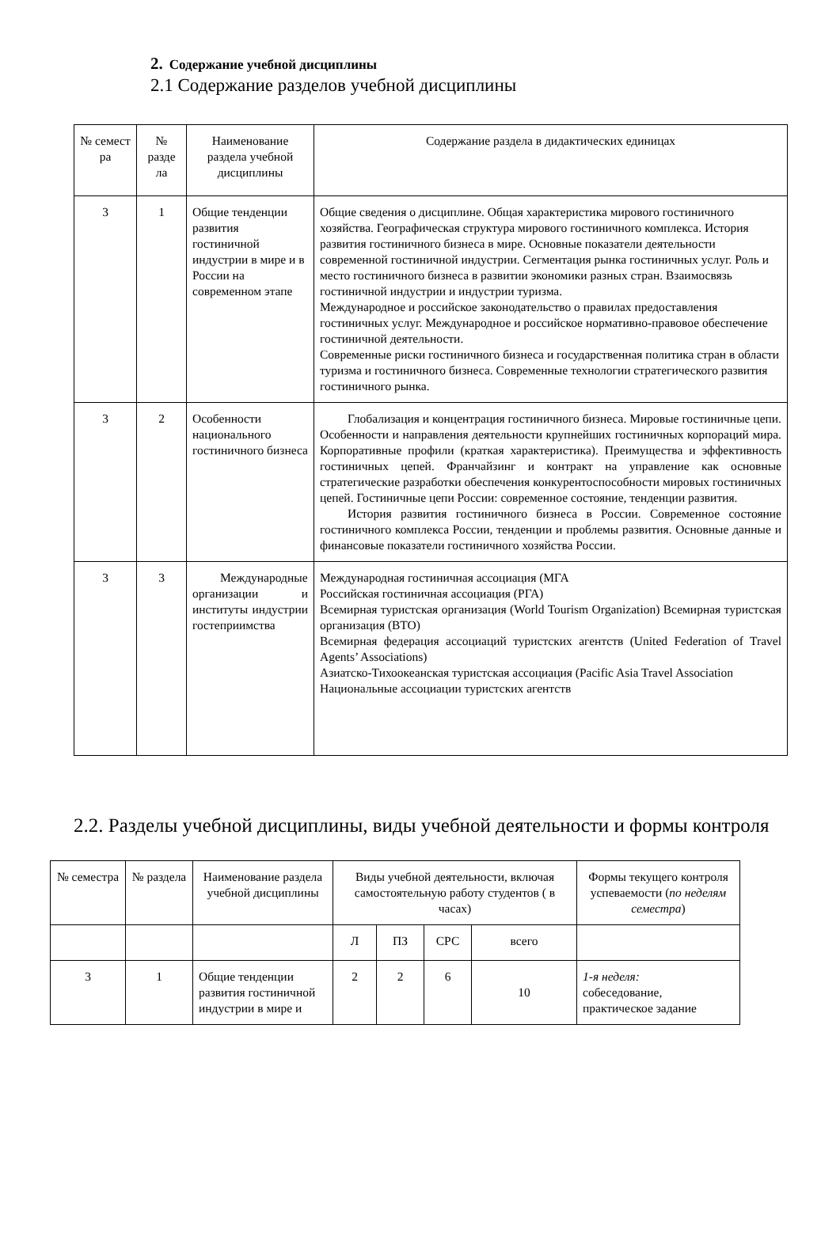2. Содержание учебной дисциплины
2.1 Содержание разделов учебной дисциплины
| № семест ра | № разде ла | Наименование раздела учебной дисциплины | Содержание раздела в дидактических единицах |
| 3 | 1 | Общие тенденции развития гостиничной индустрии в мире и в России на современном этапе | Общие сведения о дисциплине. Общая характеристика мирового гостиничного хозяйства. Географическая структура мирового гостиничного комплекса. История развития гостиничного бизнеса в мире. Основные показатели деятельности современной гостиничной индустрии. Сегментация рынка гостиничных услуг. Роль и место гостиничного бизнеса в развитии экономики разных стран. Взаимосвязь гостиничной индустрии и индустрии туризма. Международное и российское законодательство о правилах предоставления гостиничных услуг. Международное и российское нормативно-правовое обеспечение гостиничной деятельности. Современные риски гостиничного бизнеса и государственная политика стран в области туризма и гостиничного бизнеса. Современные технологии стратегического развития гостиничного рынка. |
| 3 | 2 | Особенности национального гостиничного бизнеса | Глобализация и концентрация гостиничного бизнеса. Мировые гостиничные цепи. Особенности и направления деятельности крупнейших гостиничных корпораций мира. Корпоративные профили (краткая характеристика). Преимущества и эффективность гостиничных цепей. Франчайзинг и контракт на управление как основные стратегические разработки обеспечения конкурентоспособности мировых гостиничных цепей. Гостиничные цепи России: современное состояние, тенденции развития. История развития гостиничного бизнеса в России. Современное состояние гостиничного комплекса России, тенденции и проблемы развития. Основные данные и финансовые показатели гостиничного хозяйства России. |
| 3 | 3 | Международные организации и институты индустрии гостеприимства | Международная гостиничная ассоциация (МГА Российская гостиничная ассоциация (РГА) Всемирная туристская организация (World Tourism Organization) Всемирная туристская организация (ВТО) Всемирная федерация ассоциаций туристских агентств (United Federation of Travel Agents’ Associations) Азиатско-Тихоокеанская туристская ассоциация (Pacific Asia Travel Association Национальные ассоциации туристских агентств |
2.2. Разделы учебной дисциплины, виды учебной деятельности и формы контроля
| № семестра | № раздела | Наименование раздела учебной дисциплины | Виды учебной деятельности, включая самостоятельную работу студентов ( в часах) | | | | Формы текущего контроля успеваемости ( по неделям семестра ) |
| | | | Л | ПЗ | СРС | всего | |
| 3 | 1 | Общие тенденции развития гостиничной индустрии в мире и | 2 | 2 | 6 | 10 | 1-я неделя: собеседование, практическое задание |